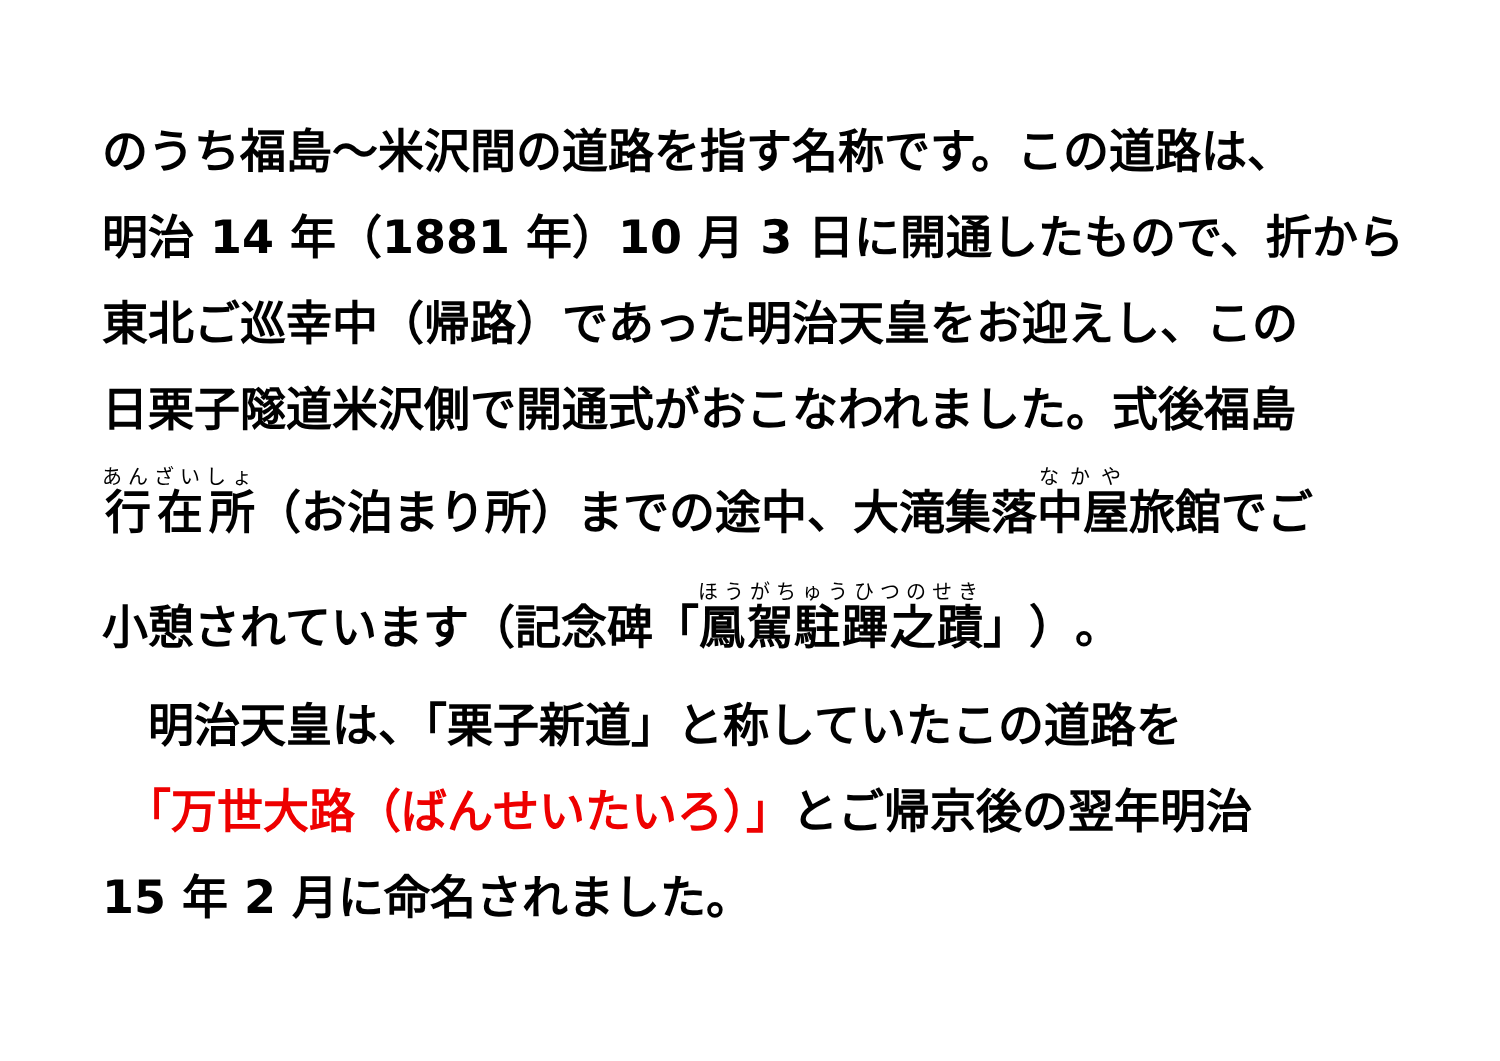のうち福島～米沢間の道路を指す名称です。この道路は、
明治 14 年（1881 年）10 月 3 日に開通したもので、折から
東北ご巡幸中（帰路）であった明治天皇をお迎えし、この
日栗子隧道米沢側で開通式がおこなわれました。式後福島
行在所（お泊まり所）までの途中、大滝集落中屋旅館でご
小憩されています（記念碑「鳳駕駐蹕之蹟」）。
　明治天皇は、「栗子新道」と称していたこの道路を
　「万世大路（ばんせいたいろ）」とご帰京後の翌年明治
15 年 2 月に命名されました。